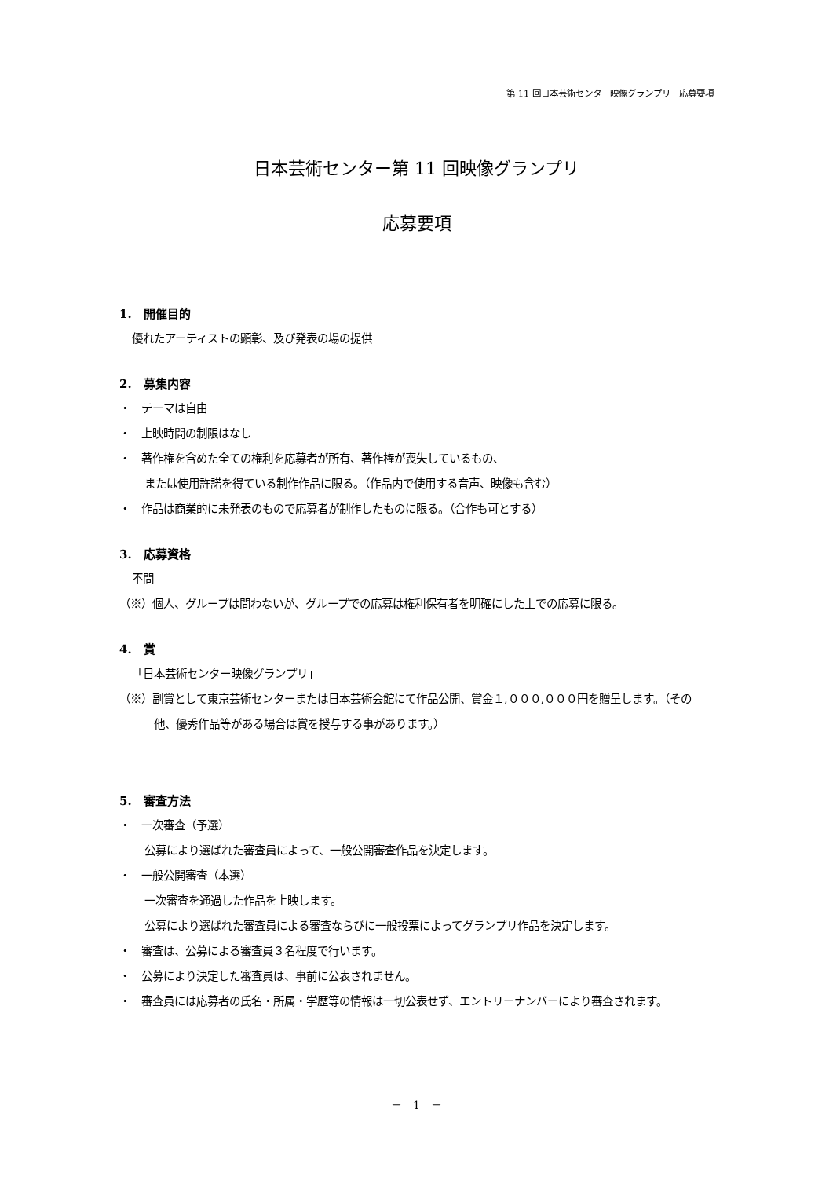第 11 回日本芸術センター映像グランプリ　応募要項
日本芸術センター第 11 回映像グランプリ
応募要項
1.　開催目的
優れたアーティストの顕彰、及び発表の場の提供
2.　募集内容
・　テーマは自由
・　上映時間の制限はなし
・　著作権を含めた全ての権利を応募者が所有、著作権が喪失しているもの、
または使用許諾を得ている制作作品に限る。（作品内で使用する音声、映像も含む）
・　作品は商業的に未発表のもので応募者が制作したものに限る。（合作も可とする）
3.　応募資格
不問
（※）個人、グループは問わないが、グループでの応募は権利保有者を明確にした上での応募に限る。
4.　賞
「日本芸術センター映像グランプリ」
（※）副賞として東京芸術センターまたは日本芸術会館にて作品公開、賞金１,０００,０００円を贈呈します。（その他、優秀作品等がある場合は賞を授与する事があります。）
5.　審査方法
・　一次審査（予選）
公募により選ばれた審査員によって、一般公開審査作品を決定します。
・　一般公開審査（本選）
一次審査を通過した作品を上映します。
公募により選ばれた審査員による審査ならびに一般投票によってグランプリ作品を決定します。
・　審査は、公募による審査員３名程度で行います。
・　公募により決定した審査員は、事前に公表されません。
・　審査員には応募者の氏名・所属・学歴等の情報は一切公表せず、エントリーナンバーにより審査されます。
－　1　－